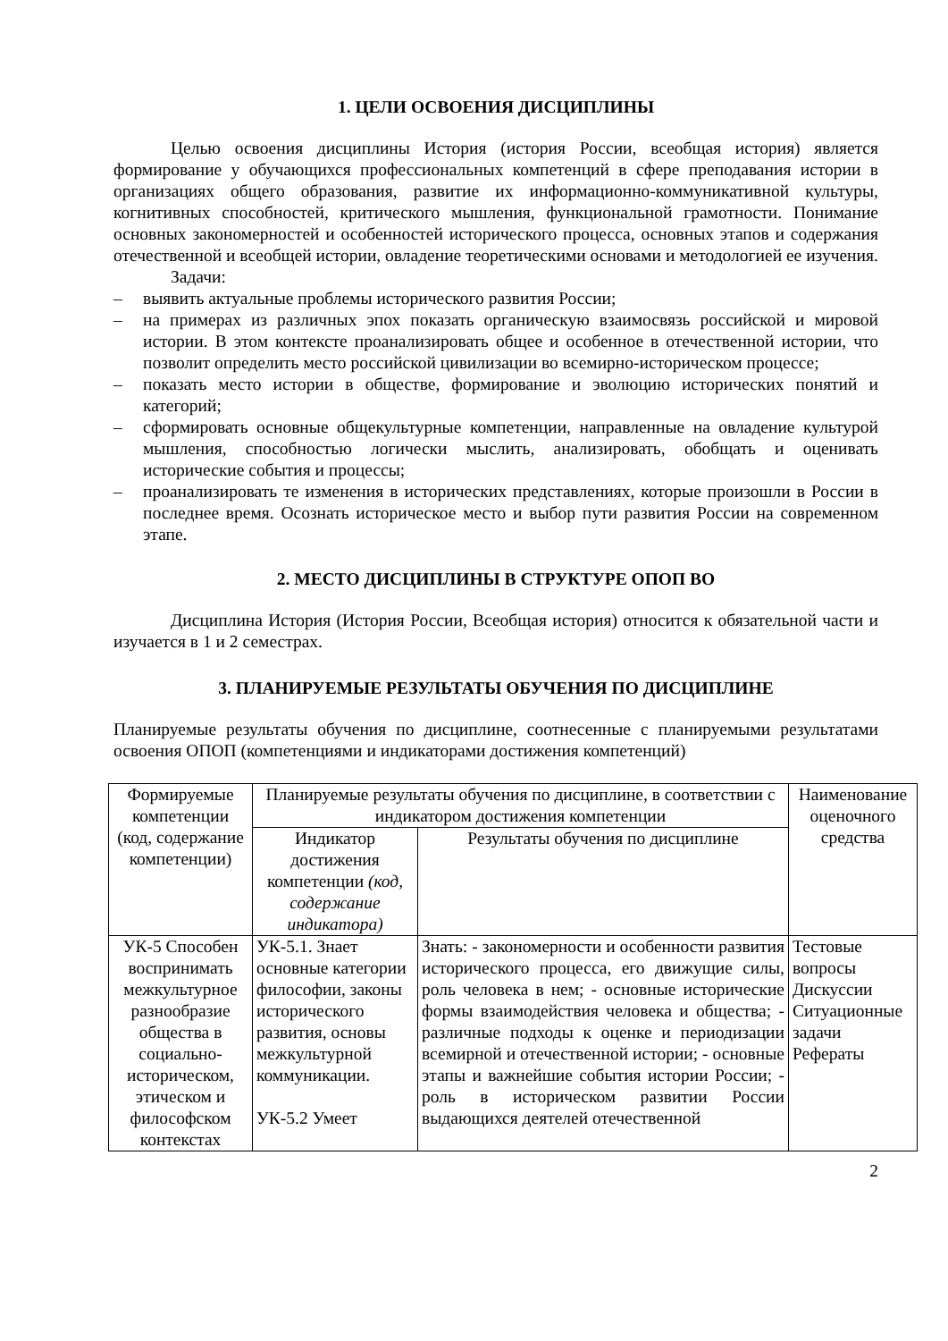1. ЦЕЛИ ОСВОЕНИЯ ДИСЦИПЛИНЫ
Целью освоения дисциплины История (история России, всеобщая история) является формирование у обучающихся профессиональных компетенций в сфере преподавания истории в организациях общего образования, развитие их информационно-коммуникативной культуры, когнитивных способностей, критического мышления, функциональной грамотности. Понимание основных закономерностей и особенностей исторического процесса, основных этапов и содержания отечественной и всеобщей истории, овладение теоретическими основами и методологией ее изучения.
Задачи:
– выявить актуальные проблемы исторического развития России;
– на примерах из различных эпох показать органическую взаимосвязь российской и мировой истории. В этом контексте проанализировать общее и особенное в отечественной истории, что позволит определить место российской цивилизации во всемирно-историческом процессе;
– показать место истории в обществе, формирование и эволюцию исторических понятий и категорий;
– сформировать основные общекультурные компетенции, направленные на овладение культурой мышления, способностью логически мыслить, анализировать, обобщать и оценивать исторические события и процессы;
– проанализировать те изменения в исторических представлениях, которые произошли в России в последнее время. Осознать историческое место и выбор пути развития России на современном этапе.
2. МЕСТО ДИСЦИПЛИНЫ В СТРУКТУРЕ ОПОП ВО
Дисциплина История (История России, Всеобщая история) относится к обязательной части и изучается в 1 и 2 семестрах.
3. ПЛАНИРУЕМЫЕ РЕЗУЛЬТАТЫ ОБУЧЕНИЯ ПО ДИСЦИПЛИНЕ
Планируемые результаты обучения по дисциплине, соотнесенные с планируемыми результатами освоения ОПОП (компетенциями и индикаторами достижения компетенций)
| Формируемые компетенции (код, содержание компетенции) | Планируемые результаты обучения по дисциплине, в соответствии с индикатором достижения компетенции | | Наименование оценочного средства |
| --- | --- | --- | --- |
| | Индикатор достижения компетенции (код, содержание индикатора) | Результаты обучения по дисциплине | |
| УК-5 Способен воспринимать межкультурное разнообразие общества в социально-историческом, этическом и философском контекстах | УК-5.1. Знает основные категории философии, законы исторического развития, основы межкультурной коммуникации. УК-5.2 Умеет | Знать: - закономерности и особенности развития исторического процесса, его движущие силы, роль человека в нем; - основные исторические формы взаимодействия человека и общества; - различные подходы к оценке и периодизации всемирной и отечественной истории; - основные этапы и важнейшие события истории России; - роль в историческом развитии России выдающихся деятелей отечественной | Тестовые вопросы Дискуссии Ситуационные задачи Рефераты |
2